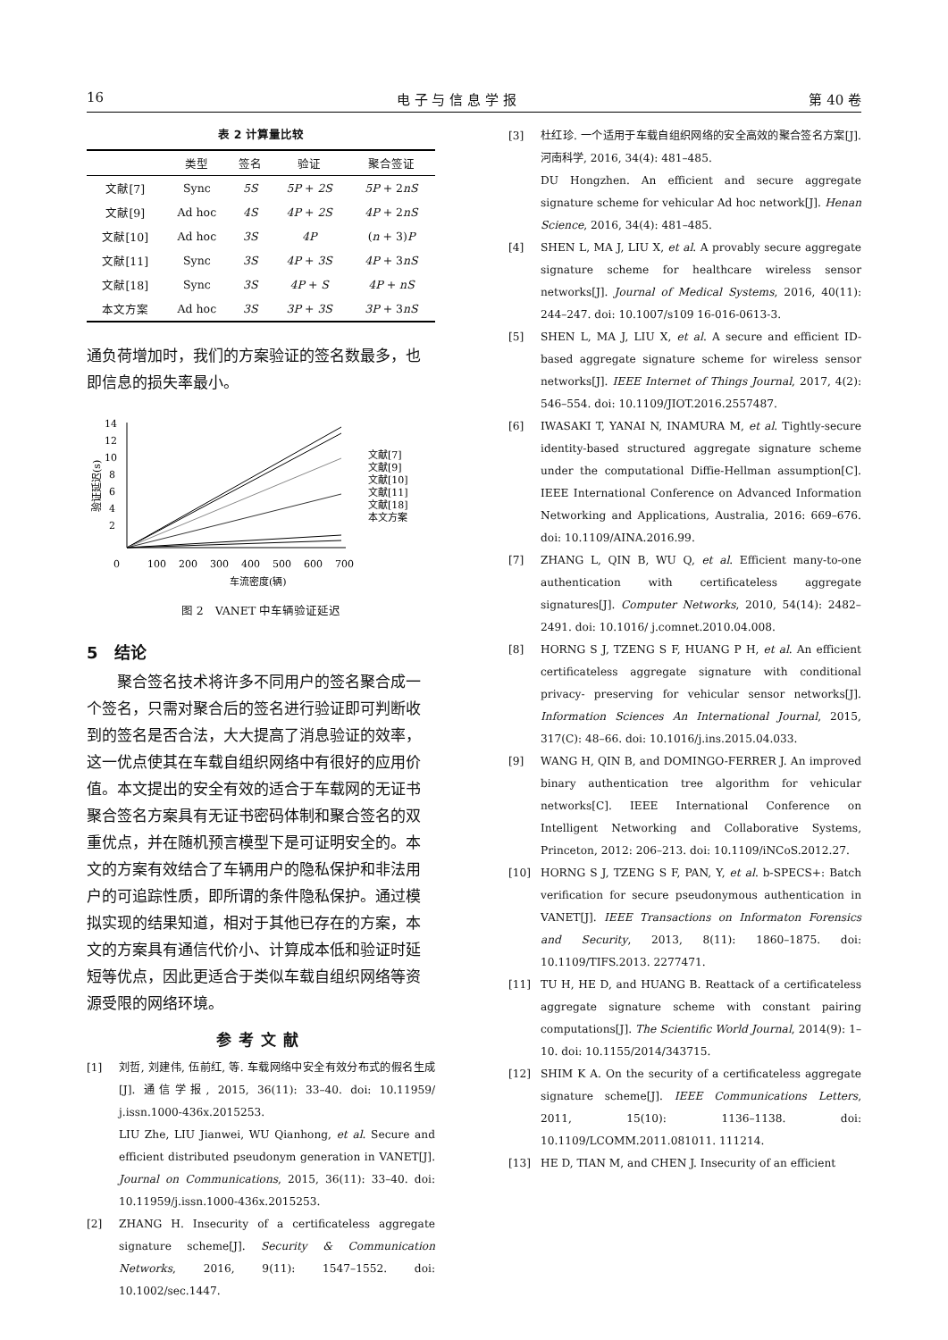16 电 子 与 信 息 学 报 第 40 卷
表 2 计算量比较
| | 类型 | 签名 | 验证 | 聚合签证 |
| --- | --- | --- | --- | --- |
| 文献[7] | Sync | 5S | 5P + 2S | 5P + 2 nS |
| 文献[9] | Ad hoc | 4S | 4P + 2S | 4P + 2 nS |
| 文献[10] | Ad hoc | 3S | 4P | ( n + 3) P |
| 文献[11] | Sync | 3S | 4P + 3S | 4P + 3 nS |
| 文献[18] | Sync | 3S | 4P + S | 4P + nS |
| 本文方案 | Ad hoc | 3S | 3P + 3S | 3P + 3 nS |
通负荷增加时，我们的方案验证的签名数最多，也即信息的损失率最小。
14
12
10
8
6
4
2
0
100
200
300
400
500
600
700
车流密度(辆)
验证延迟(s)
文献[7]
文献[9]
文献[10]
文献[11]
文献[18]
本文方案
图 2　VANET 中车辆验证延迟
5　结论
　　聚合签名技术将许多不同用户的签名聚合成一个签名，只需对聚合后的签名进行验证即可判断收到的签名是否合法，大大提高了消息验证的效率，这一优点使其在车载自组织网络中有很好的应用价值。本文提出的安全有效的适合于车载网的无证书聚合签名方案具有无证书密码体制和聚合签名的双重优点，并在随机预言模型下是可证明安全的。本文的方案有效结合了车辆用户的隐私保护和非法用户的可追踪性质，即所谓的条件隐私保护。通过模拟实现的结果知道，相对于其他已存在的方案，本文的方案具有通信代价小、计算成本低和验证时延短等优点，因此更适合于类似车载自组织网络等资源受限的网络环境。
参考文献
[1] 刘哲, 刘建伟, 伍前红, 等. 车载网络中安全有效分布式的假名生成[J]. 通信学报, 2015, 36(11): 33–40. doi: 10.11959/ j.issn.1000-436x.2015253.
LIU Zhe, LIU Jianwei, WU Qianhong, et al. Secure and efficient distributed pseudonym generation in VANET[J]. Journal on Communications, 2015, 36(11): 33–40. doi: 10.11959/j.issn.1000-436x.2015253.
[2] ZHANG H. Insecurity of a certificateless aggregate signature scheme[J]. Security & Communication Networks, 2016, 9(11): 1547–1552. doi: 10.1002/sec.1447.
[3] 杜红珍. 一个适用于车载自组织网络的安全高效的聚合签名方案[J]. 河南科学, 2016, 34(4): 481–485.
DU Hongzhen. An efficient and secure aggregate signature scheme for vehicular Ad hoc network[J]. Henan Science, 2016, 34(4): 481–485.
[4] SHEN L, MA J, LIU X, et al. A provably secure aggregate signature scheme for healthcare wireless sensor networks[J]. Journal of Medical Systems, 2016, 40(11): 244–247. doi: 10.1007/s109 16-016-0613-3.
[5] SHEN L, MA J, LIU X, et al. A secure and efficient ID-based aggregate signature scheme for wireless sensor networks[J]. IEEE Internet of Things Journal, 2017, 4(2): 546–554. doi: 10.1109/JIOT.2016.2557487.
[6] IWASAKI T, YANAI N, INAMURA M, et al. Tightly-secure identity-based structured aggregate signature scheme under the computational Diffie-Hellman assumption[C]. IEEE International Conference on Advanced Information Networking and Applications, Australia, 2016: 669–676. doi: 10.1109/AINA.2016.99.
[7] ZHANG L, QIN B, WU Q, et al. Efficient many-to-one authentication with certificateless aggregate signatures[J]. Computer Networks, 2010, 54(14): 2482–2491. doi: 10.1016/ j.comnet.2010.04.008.
[8] HORNG S J, TZENG S F, HUANG P H, et al. An efficient certificateless aggregate signature with conditional privacy- preserving for vehicular sensor networks[J]. Information Sciences An International Journal, 2015, 317(C): 48–66. doi: 10.1016/j.ins.2015.04.033.
[9] WANG H, QIN B, and DOMINGO-FERRER J. An improved binary authentication tree algorithm for vehicular networks[C]. IEEE International Conference on Intelligent Networking and Collaborative Systems, Princeton, 2012: 206–213. doi: 10.1109/iNCoS.2012.27.
[10] HORNG S J, TZENG S F, PAN, Y, et al. b-SPECS+: Batch verification for secure pseudonymous authentication in VANET[J]. IEEE Transactions on Informaton Forensics and Security, 2013, 8(11): 1860–1875. doi: 10.1109/TIFS.2013. 2277471.
[11] TU H, HE D, and HUANG B. Reattack of a certificateless aggregate signature scheme with constant pairing computations[J]. The Scientific World Journal, 2014(9): 1–10. doi: 10.1155/2014/343715.
[12] SHIM K A. On the security of a certificateless aggregate signature scheme[J]. IEEE Communications Letters, 2011, 15(10): 1136–1138. doi: 10.1109/LCOMM.2011.081011. 111214.
[13] HE D, TIAN M, and CHEN J. Insecurity of an efficient